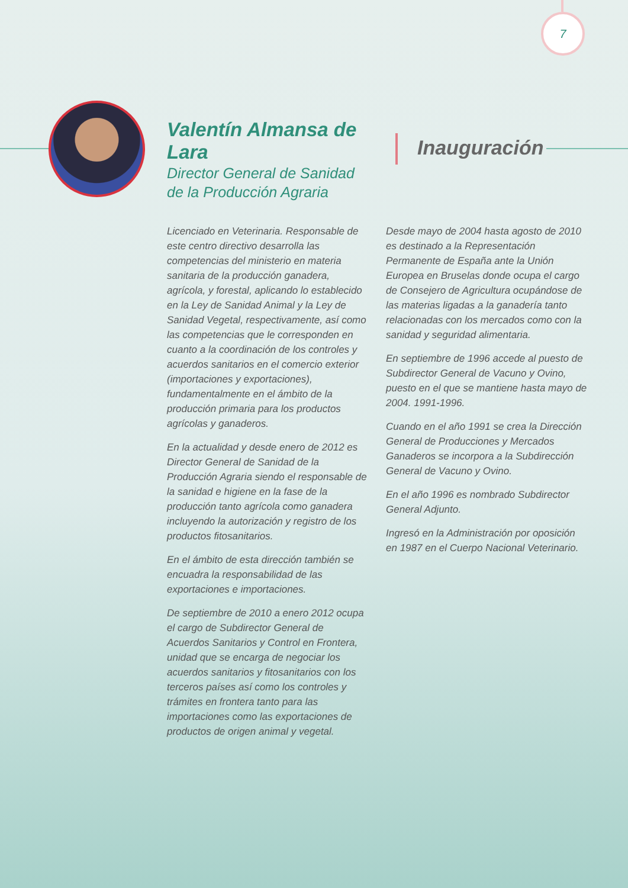7
Valentín Almansa de Lara
Director General de Sanidad
de la Producción Agraria
Inauguración
Licenciado en Veterinaria. Responsable de este centro directivo desarrolla las competencias del ministerio en materia sanitaria de la producción ganadera, agrícola, y forestal, aplicando lo establecido en la Ley de Sanidad Animal y la Ley de Sanidad Vegetal, respectivamente, así como las competencias que le corresponden en cuanto a la coordinación de los controles y acuerdos sanitarios en el comercio exterior (importaciones y exportaciones), fundamentalmente en el ámbito de la producción primaria para los productos agrícolas y ganaderos.
En la actualidad y desde enero de 2012 es Director General de Sanidad de la Producción Agraria siendo el responsable de la sanidad e higiene en la fase de la producción tanto agrícola como ganadera incluyendo la autorización y registro de los productos fitosanitarios.
En el ámbito de esta dirección también se encuadra la responsabilidad de las exportaciones e importaciones.
De septiembre de 2010 a enero 2012 ocupa el cargo de Subdirector General de Acuerdos Sanitarios y Control en Frontera, unidad que se encarga de negociar los acuerdos sanitarios y fitosanitarios con los terceros países así como los controles y trámites en frontera tanto para las importaciones como las exportaciones de productos de origen animal y vegetal.
Desde mayo de 2004 hasta agosto de 2010 es destinado a la Representación Permanente de España ante la Unión Europea en Bruselas donde ocupa el cargo de Consejero de Agricultura ocupándose de las materias ligadas a la ganadería tanto relacionadas con los mercados como con la sanidad y seguridad alimentaria.
En septiembre de 1996 accede al puesto de Subdirector General de Vacuno y Ovino, puesto en el que se mantiene hasta mayo de 2004. 1991-1996.
Cuando en el año 1991 se crea la Dirección General de Producciones y Mercados Ganaderos se incorpora a la Subdirección General de Vacuno y Ovino.
En el año 1996 es nombrado Subdirector General Adjunto.
Ingresó en la Administración por oposición en 1987 en el Cuerpo Nacional Veterinario.